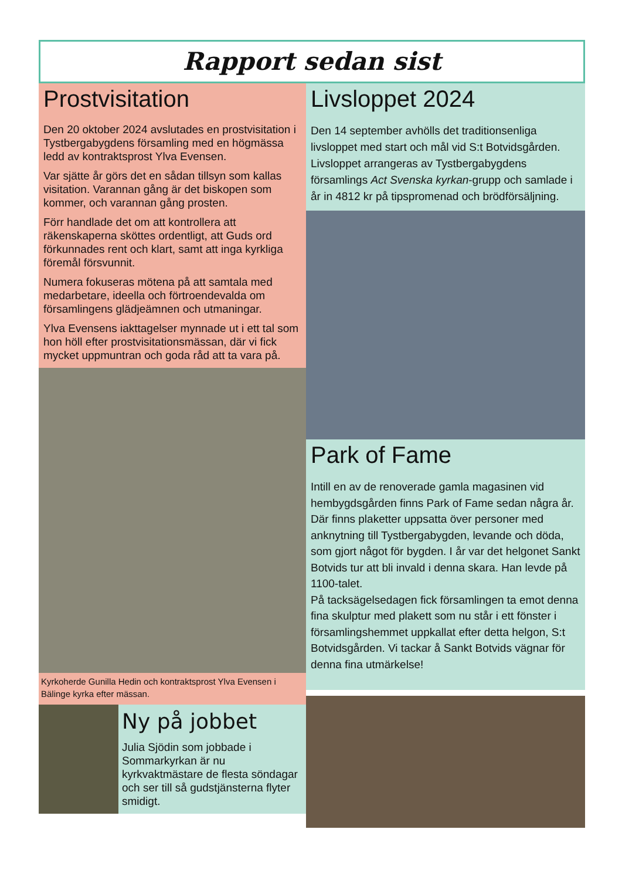Rapport sedan sist
Prostvisitation
Den 20 oktober 2024 avslutades en prostvisitation i Tystbergabygdens församling med en högmässa ledd av kontraktsprost Ylva Evensen.
Var sjätte år görs det en sådan tillsyn som kallas visitation. Varannan gång är det biskopen som kommer, och varannan gång prosten.
Förr handlade det om att kontrollera att räkenskaperna sköttes ordentligt, att Guds ord förkunnades rent och klart, samt att inga kyrkliga föremål försvunnit.
Numera fokuseras mötena på att samtala med medarbetare, ideella och förtroendevalda om församlingens glädjeämnen och utmaningar.
Ylva Evensens iakttagelser mynnade ut i ett tal som hon höll efter prostvisitationsmässan, där vi fick mycket uppmuntran och goda råd att ta vara på.
Kyrkoherde Gunilla Hedin och kontraktsprost Ylva Evensen i Bälinge kyrka efter mässan.
Ny på jobbet
Julia Sjödin som jobbade i Sommarkyrkan är nu kyrkvaktmästare de flesta söndagar och ser till så gudstjänsterna flyter smidigt.
Livsloppet 2024
Den 14 september avhölls det traditionsenliga livsloppet med start och mål vid S:t Botvidsgården. Livsloppet arrangeras av Tystbergabygdens församlings Act Svenska kyrkan-grupp och samlade i år in 4812 kr på tipspromenad och brödförsäljning.
Park of Fame
Intill en av de renoverade gamla magasinen vid hembygdsgården finns Park of Fame sedan några år. Där finns plaketter uppsatta över personer med anknytning till Tystbergabygden, levande och döda, som gjort något för bygden. I år var det helgonet Sankt Botvids tur att bli invald i denna skara. Han levde på 1100-talet.
På tacksägelsedagen fick församlingen ta emot denna fina skulptur med plakett som nu står i ett fönster i församlingshemmet uppkallat efter detta helgon, S:t Botvidsgården. Vi tackar å Sankt Botvids vägnar för denna fina utmärkelse!